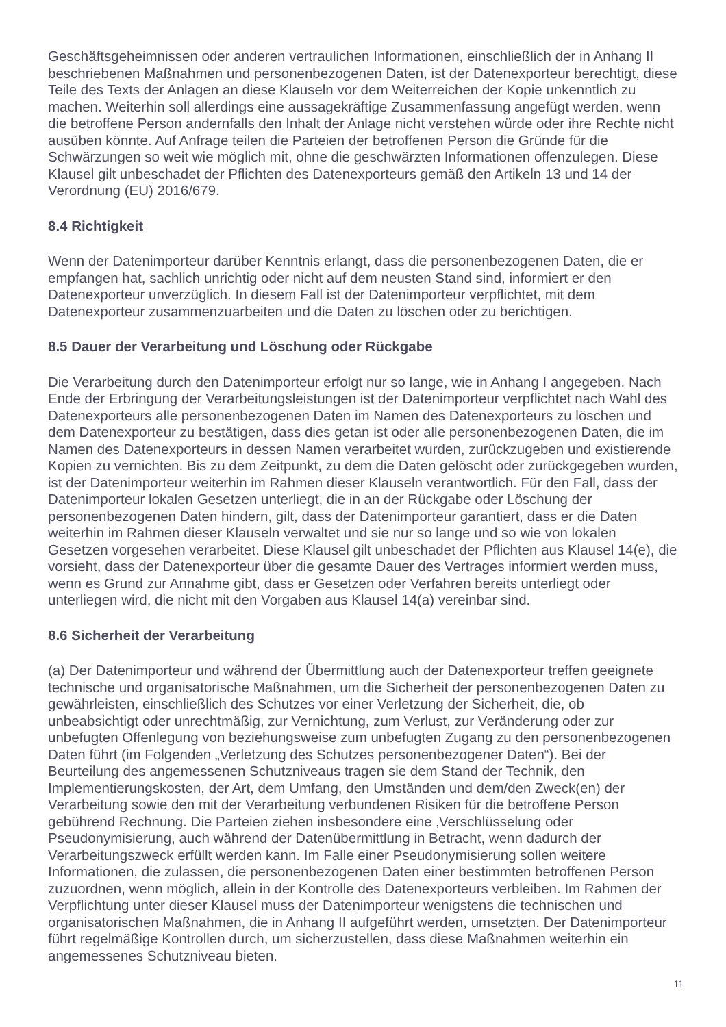Geschäftsgeheimnissen oder anderen vertraulichen Informationen, einschließlich der in Anhang II beschriebenen Maßnahmen und personenbezogenen Daten, ist der Datenexporteur berechtigt, diese Teile des Texts der Anlagen an diese Klauseln vor dem Weiterreichen der Kopie unkenntlich zu machen. Weiterhin soll allerdings eine aussagekräftige Zusammenfassung angefügt werden, wenn die betroffene Person andernfalls den Inhalt der Anlage nicht verstehen würde oder ihre Rechte nicht ausüben könnte. Auf Anfrage teilen die Parteien der betroffenen Person die Gründe für die Schwärzungen so weit wie möglich mit, ohne die geschwärzten Informationen offenzulegen. Diese Klausel gilt unbeschadet der Pflichten des Datenexporteurs gemäß den Artikeln 13 und 14 der Verordnung (EU) 2016/679.
8.4 Richtigkeit
Wenn der Datenimporteur darüber Kenntnis erlangt, dass die personenbezogenen Daten, die er empfangen hat, sachlich unrichtig oder nicht auf dem neusten Stand sind, informiert er den Datenexporteur unverzüglich. In diesem Fall ist der Datenimporteur verpflichtet, mit dem Datenexporteur zusammenzuarbeiten und die Daten zu löschen oder zu berichtigen.
8.5 Dauer der Verarbeitung und Löschung oder Rückgabe
Die Verarbeitung durch den Datenimporteur erfolgt nur so lange, wie in Anhang I angegeben. Nach Ende der Erbringung der Verarbeitungsleistungen ist der Datenimporteur verpflichtet nach Wahl des Datenexporteurs alle personenbezogenen Daten im Namen des Datenexporteurs zu löschen und dem Datenexporteur zu bestätigen, dass dies getan ist oder alle personenbezogenen Daten, die im Namen des Datenexporteurs in dessen Namen verarbeitet wurden, zurückzugeben und existierende Kopien zu vernichten. Bis zu dem Zeitpunkt, zu dem die Daten gelöscht oder zurückgegeben wurden, ist der Datenimporteur weiterhin im Rahmen dieser Klauseln verantwortlich. Für den Fall, dass der Datenimporteur lokalen Gesetzen unterliegt, die in an der Rückgabe oder Löschung der personenbezogenen Daten hindern, gilt, dass der Datenimporteur garantiert, dass er die Daten weiterhin im Rahmen dieser Klauseln verwaltet und sie nur so lange und so wie von lokalen Gesetzen vorgesehen verarbeitet. Diese Klausel gilt unbeschadet der Pflichten aus Klausel 14(e), die vorsieht, dass der Datenexporteur über die gesamte Dauer des Vertrages informiert werden muss, wenn es Grund zur Annahme gibt, dass er Gesetzen oder Verfahren bereits unterliegt oder unterliegen wird, die nicht mit den Vorgaben aus Klausel 14(a) vereinbar sind.
8.6 Sicherheit der Verarbeitung
(a) Der Datenimporteur und während der Übermittlung auch der Datenexporteur treffen geeignete technische und organisatorische Maßnahmen, um die Sicherheit der personenbezogenen Daten zu gewährleisten, einschließlich des Schutzes vor einer Verletzung der Sicherheit, die, ob unbeabsichtigt oder unrechtmäßig, zur Vernichtung, zum Verlust, zur Veränderung oder zur unbefugten Offenlegung von beziehungsweise zum unbefugten Zugang zu den personenbezogenen Daten führt (im Folgenden „Verletzung des Schutzes personenbezogener Daten“). Bei der Beurteilung des angemessenen Schutzniveaus tragen sie dem Stand der Technik, den Implementierungskosten, der Art, dem Umfang, den Umständen und dem/den Zweck(en) der Verarbeitung sowie den mit der Verarbeitung verbundenen Risiken für die betroffene Person gebührend Rechnung. Die Parteien ziehen insbesondere eine ‚Verschlüsselung oder Pseudonymisierung, auch während der Datenübermittlung in Betracht, wenn dadurch der Verarbeitungszweck erfüllt werden kann. Im Falle einer Pseudonymisierung sollen weitere Informationen, die zulassen, die personenbezogenen Daten einer bestimmten betroffenen Person zuzuordnen, wenn möglich, allein in der Kontrolle des Datenexporteurs verbleiben. Im Rahmen der Verpflichtung unter dieser Klausel muss der Datenimporteur wenigstens die technischen und organisatorischen Maßnahmen, die in Anhang II aufgeführt werden, umsetzten. Der Datenimporteur führt regelmäßige Kontrollen durch, um sicherzustellen, dass diese Maßnahmen weiterhin ein angemessenes Schutzniveau bieten.
11